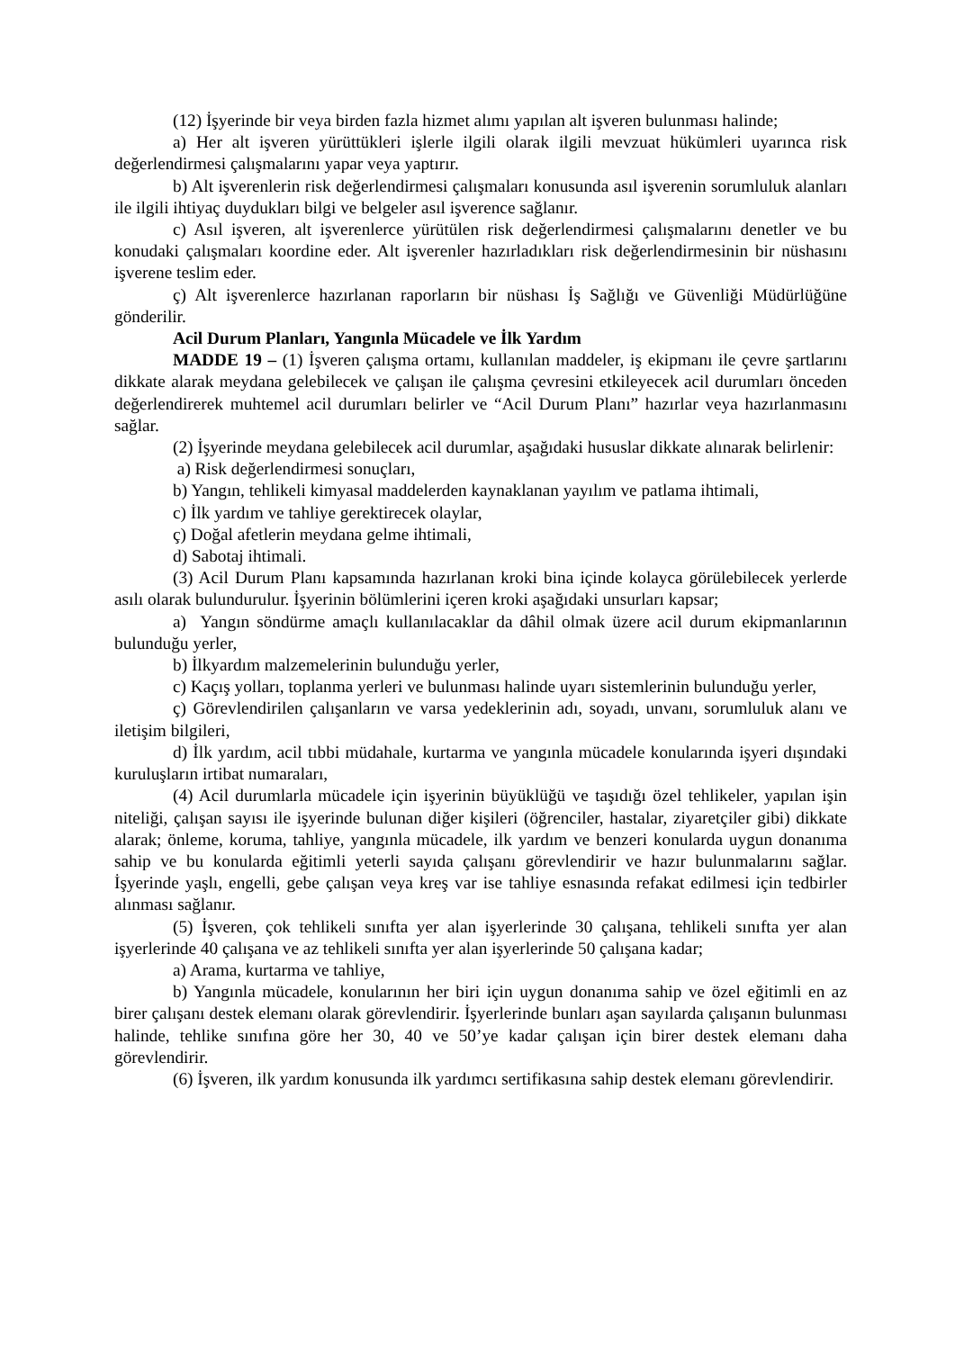(12) İşyerinde bir veya birden fazla hizmet alımı yapılan alt işveren bulunması halinde;
a) Her alt işveren yürüttükleri işlerle ilgili olarak ilgili mevzuat hükümleri uyarınca risk değerlendirmesi çalışmalarını yapar veya yaptırır.
b) Alt işverenlerin risk değerlendirmesi çalışmaları konusunda asıl işverenin sorumluluk alanları ile ilgili ihtiyaç duydukları bilgi ve belgeler asıl işverence sağlanır.
c) Asıl işveren, alt işverenlerce yürütülen risk değerlendirmesi çalışmalarını denetler ve bu konudaki çalışmaları koordine eder. Alt işverenler hazırladıkları risk değerlendirmesinin bir nüshasını işverene teslim eder.
ç) Alt işverenlerce hazırlanan raporların bir nüshası İş Sağlığı ve Güvenliği Müdürlüğüne gönderilir.
Acil Durum Planları, Yangınla Mücadele ve İlk Yardım
MADDE 19 – (1) İşveren çalışma ortamı, kullanılan maddeler, iş ekipmanı ile çevre şartlarını dikkate alarak meydana gelebilecek ve çalışan ile çalışma çevresini etkileyecek acil durumları önceden değerlendirerek muhtemel acil durumları belirler ve “Acil Durum Planı” hazırlar veya hazırlanmasını sağlar.
(2) İşyerinde meydana gelebilecek acil durumlar, aşağıdaki hususlar dikkate alınarak belirlenir:
a) Risk değerlendirmesi sonuçları,
b) Yangın, tehlikeli kimyasal maddelerden kaynaklanan yayılım ve patlama ihtimali,
c) İlk yardım ve tahliye gerektirecek olaylar,
ç) Doğal afetlerin meydana gelme ihtimali,
d) Sabotaj ihtimali.
(3) Acil Durum Planı kapsamında hazırlanan kroki bina içinde kolayca görülebilecek yerlerde asılı olarak bulundurulur. İşyerinin bölümlerini içeren kroki aşağıdaki unsurları kapsar;
a) Yangın söndürme amaçlı kullanılacaklar da dâhil olmak üzere acil durum ekipmanlarının bulunduğu yerler,
b) İlkyardım malzemelerinin bulunduğu yerler,
c) Kaçış yolları, toplanma yerleri ve bulunması halinde uyarı sistemlerinin bulunduğu yerler,
ç) Görevlendirilen çalışanların ve varsa yedeklerinin adı, soyadı, unvanı, sorumluluk alanı ve iletişim bilgileri,
d) İlk yardım, acil tıbbi müdahale, kurtarma ve yangınla mücadele konularında işyeri dışındaki kuruluşların irtibat numaraları,
(4) Acil durumlarla mücadele için işyerinin büyüklüğü ve taşıdığı özel tehlikeler, yapılan işin niteliği, çalışan sayısı ile işyerinde bulunan diğer kişileri (öğrenciler, hastalar, ziyaretçiler gibi) dikkate alarak; önleme, koruma, tahliye, yangınla mücadele, ilk yardım ve benzeri konularda uygun donanıma sahip ve bu konularda eğitimli yeterli sayıda çalışanı görevlendirir ve hazır bulunmalarını sağlar. İşyerinde yaşlı, engelli, gebe çalışan veya kreş var ise tahliye esnasında refakat edilmesi için tedbirler alınması sağlanır.
(5) İşveren, çok tehlikeli sınıfta yer alan işyerlerinde 30 çalışana, tehlikeli sınıfta yer alan işyerlerinde 40 çalışana ve az tehlikeli sınıfta yer alan işyerlerinde 50 çalışana kadar;
a) Arama, kurtarma ve tahliye,
b) Yangınla mücadele, konularının her biri için uygun donanıma sahip ve özel eğitimli en az birer çalışanı destek elemanı olarak görevlendirir. İşyerlerinde bunları aşan sayılarda çalışanın bulunması halinde, tehlike sınıfına göre her 30, 40 ve 50’ye kadar çalışan için birer destek elemanı daha görevlendirir.
(6) İşveren, ilk yardım konusunda ilk yardımcı sertifikasına sahip destek elemanı görevlendirir.